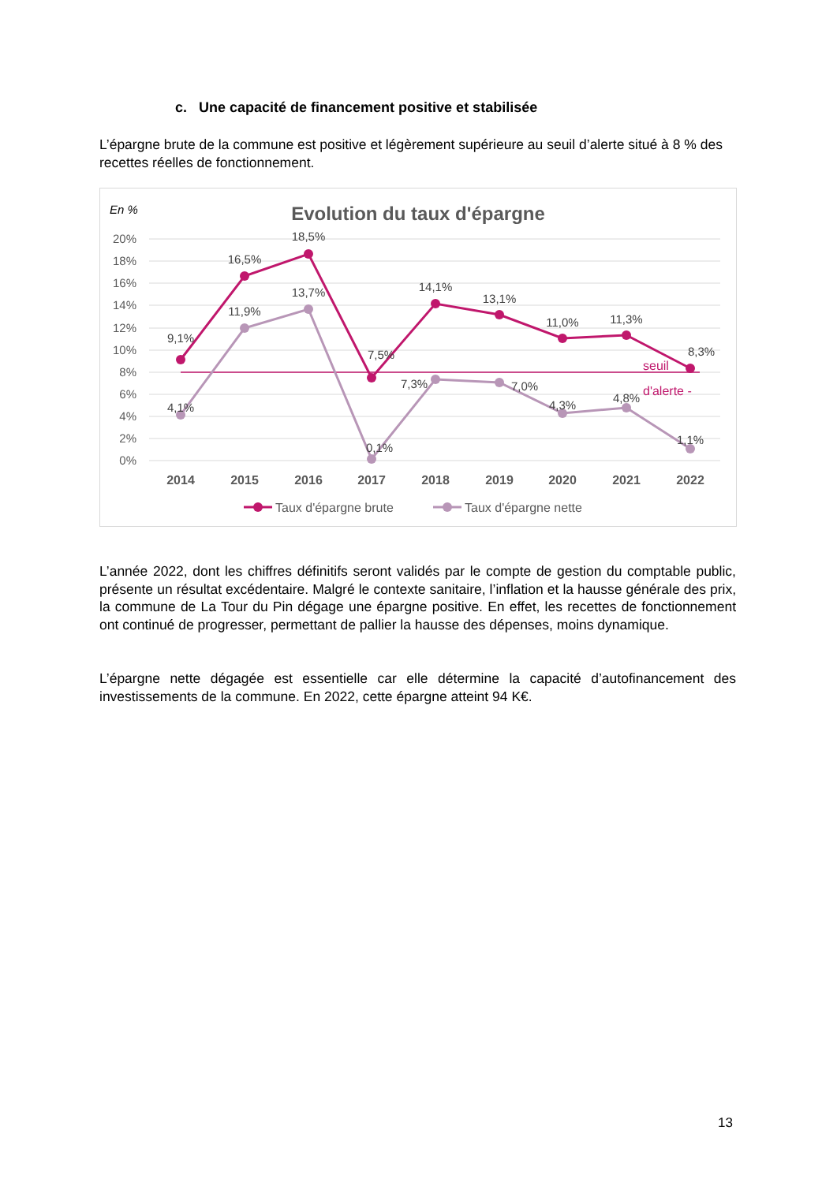c. Une capacité de financement positive et stabilisée
L’épargne brute de la commune est positive et légèrement supérieure au seuil d’alerte situé à 8 % des recettes réelles de fonctionnement.
En %
Evolution du taux d'épargne
20%
18%
16%
14%
12%
10%
8%
6%
4%
2%
0%
9,1%
16,5%
18,5%
7,5%
14,1%
13,1%
11,0%
11,3%
8,3%
4,1%
11,9%
13,7%
0,1%
7,3%
7,0%
4,3%
4,8%
1,1%
seuil
d'alerte -
2014
2015
2016
2017
2018
2019
2020
2021
2022
Taux d'épargne brute
Taux d'épargne nette
L’année 2022, dont les chiffres définitifs seront validés par le compte de gestion du comptable public, présente un résultat excédentaire. Malgré le contexte sanitaire, l’inflation et la hausse générale des prix, la commune de La Tour du Pin dégage une épargne positive. En effet, les recettes de fonctionnement ont continué de progresser, permettant de pallier la hausse des dépenses, moins dynamique.
L’épargne nette dégagée est essentielle car elle détermine la capacité d’autofinancement des investissements de la commune. En 2022, cette épargne atteint 94 K€.
13